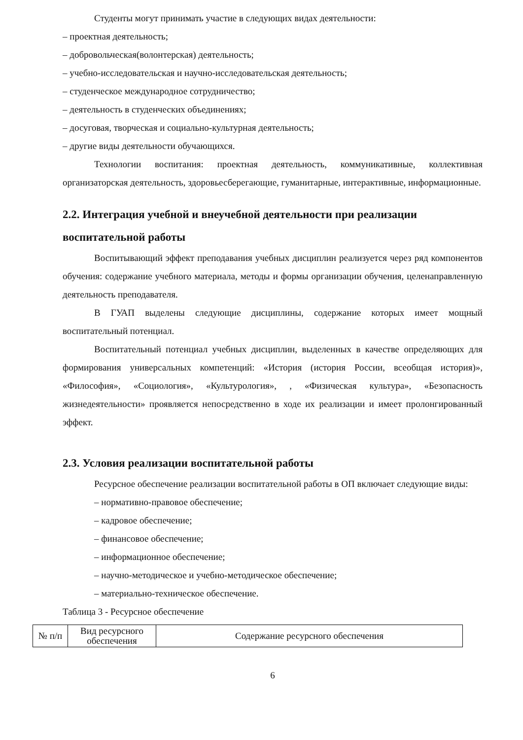Студенты могут принимать участие в следующих видах деятельности:
– проектная деятельность;
– добровольческая(волонтерская) деятельность;
– учебно-исследовательская и научно-исследовательская деятельность;
– студенческое международное сотрудничество;
– деятельность в студенческих объединениях;
– досуговая, творческая и социально-культурная деятельность;
– другие виды деятельности обучающихся.
Технологии воспитания: проектная деятельность, коммуникативные, коллективная организаторская деятельность, здоровьесберегающие, гуманитарные, интерактивные, информационные.
2.2. Интеграция учебной и внеучебной деятельности при реализации воспитательной работы
Воспитывающий эффект преподавания учебных дисциплин реализуется через ряд компонентов обучения: содержание учебного материала, методы и формы организации обучения, целенаправленную деятельность преподавателя.
В ГУАП выделены следующие дисциплины, содержание которых имеет мощный воспитательный потенциал.
Воспитательный потенциал учебных дисциплин, выделенных в качестве определяющих для формирования универсальных компетенций: «История (история России, всеобщая история)», «Философия», «Социология», «Культурология», , «Физическая культура», «Безопасность жизнедеятельности» проявляется непосредственно в ходе их реализации и имеет пролонгированный эффект.
2.3. Условия реализации воспитательной работы
Ресурсное обеспечение реализации воспитательной работы в ОП включает следующие виды:
– нормативно-правовое обеспечение;
– кадровое обеспечение;
– финансовое обеспечение;
– информационное обеспечение;
– научно-методическое и учебно-методическое обеспечение;
– материально-техническое обеспечение.
Таблица 3 - Ресурсное обеспечение
| № п/п | Вид ресурсного обеспечения | Содержание ресурсного обеспечения |
6